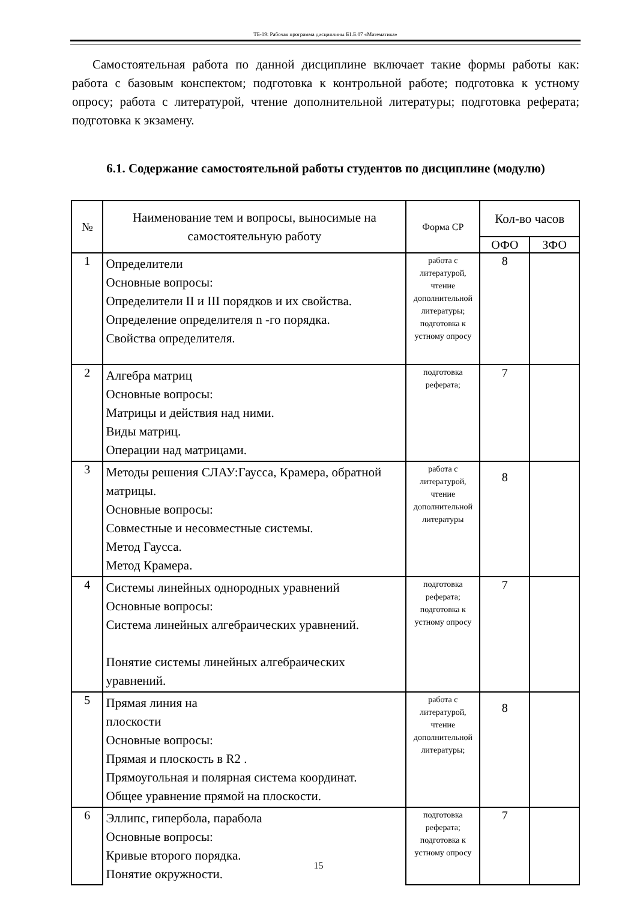ТБ-19: Рабочая программа дисциплины Б1.Б.07 «Математика»
Самостоятельная работа по данной дисциплине включает такие формы работы как: работа с базовым конспектом; подготовка к контрольной работе; подготовка к устному опросу; работа с литературой, чтение дополнительной литературы; подготовка реферата; подготовка к экзамену.
6.1. Содержание самостоятельной работы студентов по дисциплине (модулю)
| № | Наименование тем и вопросы, выносимые на самостоятельную работу | Форма СР | Кол-во часов | |
| --- | --- | --- | --- | --- |
| | | | ОФО | ЗФО |
| 1 | Определители Основные вопросы: Определители II и III порядков и их свойства. Определение определителя n -го порядка. Свойства определителя. | работа с литературой, чтение дополнительной литературы; подготовка к устному опросу | 8 | |
| 2 | Алгебра матриц Основные вопросы: Матрицы и действия над ними. Виды матриц. Операции над матрицами. | подготовка реферата; | 7 | |
| 3 | Методы решения СЛАУ:Гаусса, Крамера, обратной матрицы. Основные вопросы: Совместные и несовместные системы. Метод Гаусса. Метод Крамера. | работа с литературой, чтение дополнительной литературы | 8 | |
| 4 | Системы линейных однородных уравнений Основные вопросы: Система линейных алгебраических уравнений. Понятие системы линейных алгебраических уравнений. | подготовка реферата; подготовка к устному опросу | 7 | |
| 5 | Прямая линия на плоскости Основные вопросы: Прямая и плоскость в R2 . Прямоугольная и полярная система координат. Общее уравнение прямой на плоскости. | работа с литературой, чтение дополнительной литературы; | 8 | |
| 6 | Эллипс, гипербола, парабола Основные вопросы: Кривые второго порядка. Понятие окружности. | подготовка реферата; подготовка к устному опросу | 7 | |
15